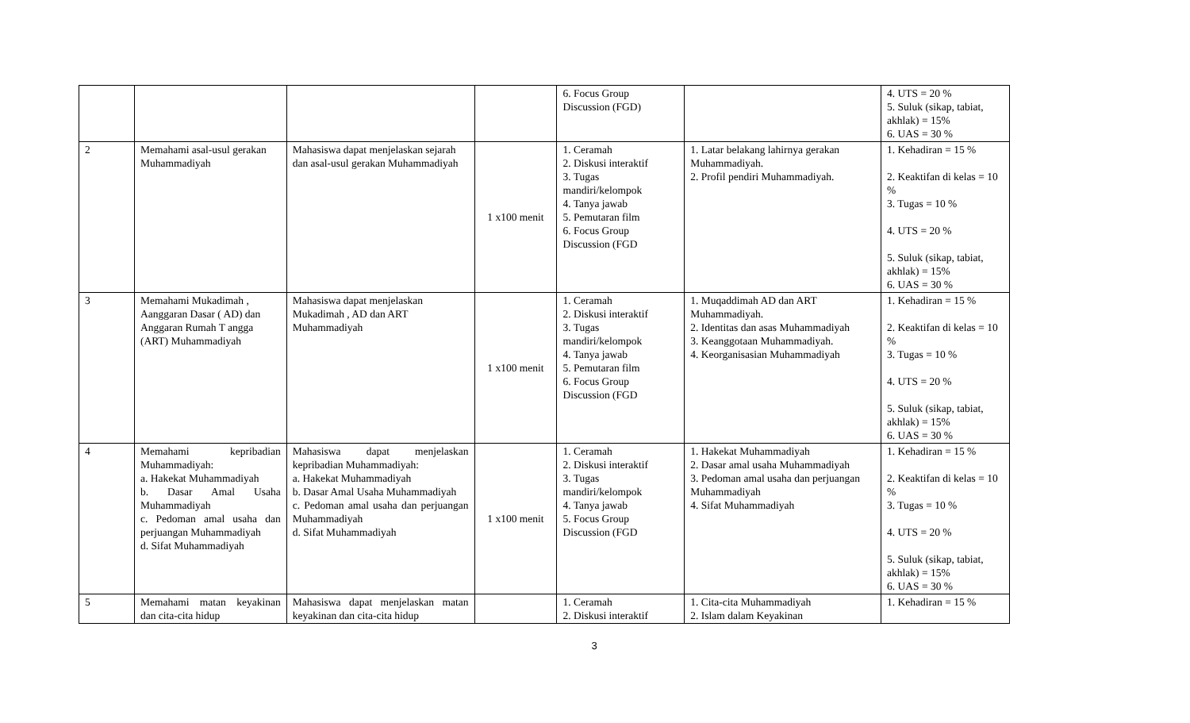| | | | | 6. Focus Group Discussion (FGD) | | 4. UTS = 20 % 5. Suluk (sikap, tabiat, akhlak) = 15% 6. UAS = 30 % |
| 2 | Memahami asal-usul gerakan Muhammadiyah | Mahasiswa dapat menjelaskan sejarah dan asal-usul gerakan Muhammadiyah | 1 x100 menit | 1. Ceramah 2. Diskusi interaktif 3. Tugas mandiri/kelompok 4. Tanya jawab 5. Pemutaran film 6. Focus Group Discussion (FGD | 1. Latar belakang lahirnya gerakan Muhammadiyah. 2. Profil pendiri Muhammadiyah. | 1. Kehadiran = 15 % 2. Keaktifan di kelas = 10 % 3. Tugas = 10 % 4. UTS = 20 % 5. Suluk (sikap, tabiat, akhlak) = 15% 6. UAS = 30 % |
| 3 | Memahami Mukadimah , Aanggaran Dasar ( AD) dan Anggaran Rumah T angga (ART) Muhammadiyah | Mahasiswa dapat menjelaskan Mukadimah , AD dan ART Muhammadiyah | 1 x100 menit | 1. Ceramah 2. Diskusi interaktif 3. Tugas mandiri/kelompok 4. Tanya jawab 5. Pemutaran film 6. Focus Group Discussion (FGD | 1. Muqaddimah AD dan ART Muhammadiyah. 2. Identitas dan asas Muhammadiyah 3. Keanggotaan Muhammadiyah. 4. Keorganisasian Muhammadiyah | 1. Kehadiran = 15 % 2. Keaktifan di kelas = 10 % 3. Tugas = 10 % 4. UTS = 20 % 5. Suluk (sikap, tabiat, akhlak) = 15% 6. UAS = 30 % |
| 4 | Memahami kepribadian Muhammadiyah: a. Hakekat Muhammadiyah b. Dasar Amal Usaha Muhammadiyah c. Pedoman amal usaha dan perjuangan Muhammadiyah d. Sifat Muhammadiyah | Mahasiswa dapat menjelaskan kepribadian Muhammadiyah: a. Hakekat Muhammadiyah b. Dasar Amal Usaha Muhammadiyah c. Pedoman amal usaha dan perjuangan Muhammadiyah d. Sifat Muhammadiyah | 1 x100 menit | 1. Ceramah 2. Diskusi interaktif 3. Tugas mandiri/kelompok 4. Tanya jawab 5. Focus Group Discussion (FGD | 1. Hakekat Muhammadiyah 2. Dasar amal usaha Muhammadiyah 3. Pedoman amal usaha dan perjuangan Muhammadiyah 4. Sifat Muhammadiyah | 1. Kehadiran = 15 % 2. Keaktifan di kelas = 10 % 3. Tugas = 10 % 4. UTS = 20 % 5. Suluk (sikap, tabiat, akhlak) = 15% 6. UAS = 30 % |
| 5 | Memahami matan keyakinan dan cita-cita hidup | Mahasiswa dapat menjelaskan matan keyakinan dan cita-cita hidup | | 1. Ceramah 2. Diskusi interaktif | 1. Cita-cita Muhammadiyah 2. Islam dalam Keyakinan | 1. Kehadiran = 15 % |
3